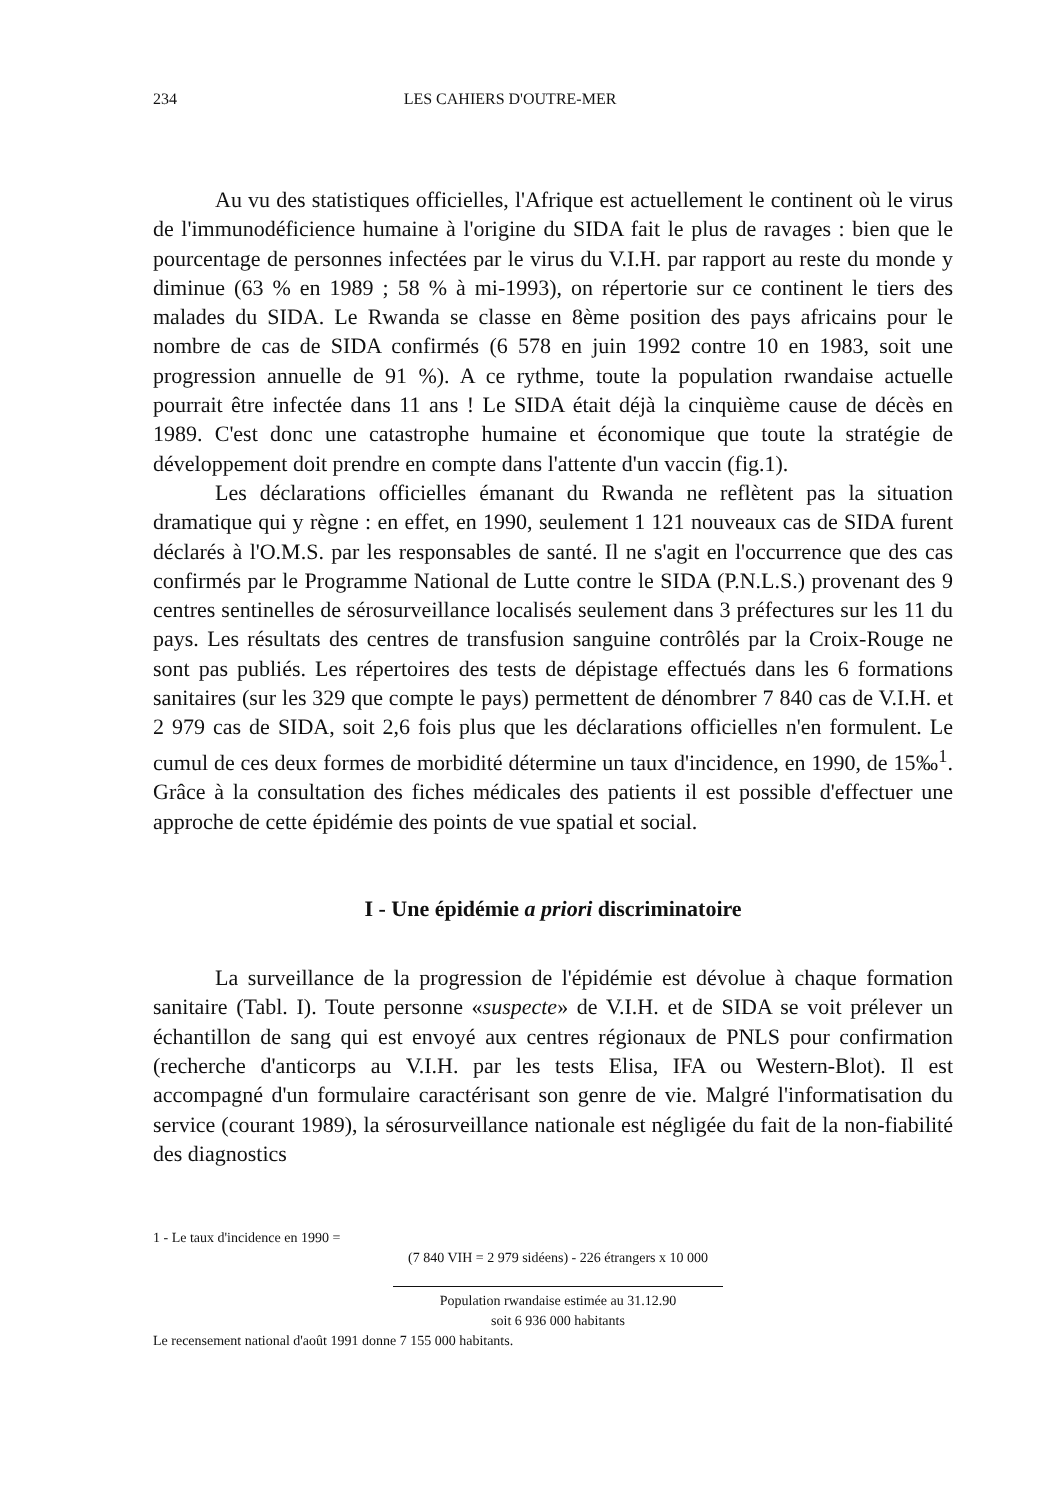234 LES CAHIERS D'OUTRE-MER
Au vu des statistiques officielles, l'Afrique est actuellement le continent où le virus de l'immunodéficience humaine à l'origine du SIDA fait le plus de ravages : bien que le pourcentage de personnes infectées par le virus du V.I.H. par rapport au reste du monde y diminue (63 % en 1989 ; 58 % à mi-1993), on répertorie sur ce continent le tiers des malades du SIDA. Le Rwanda se classe en 8ème position des pays africains pour le nombre de cas de SIDA confirmés (6 578 en juin 1992 contre 10 en 1983, soit une progression annuelle de 91 %). A ce rythme, toute la population rwandaise actuelle pourrait être infectée dans 11 ans ! Le SIDA était déjà la cinquième cause de décès en 1989. C'est donc une catastrophe humaine et économique que toute la stratégie de développement doit prendre en compte dans l'attente d'un vaccin (fig.1).
Les déclarations officielles émanant du Rwanda ne reflètent pas la situation dramatique qui y règne : en effet, en 1990, seulement 1 121 nouveaux cas de SIDA furent déclarés à l'O.M.S. par les responsables de santé. Il ne s'agit en l'occurrence que des cas confirmés par le Programme National de Lutte contre le SIDA (P.N.L.S.) provenant des 9 centres sentinelles de sérosurveillance localisés seulement dans 3 préfectures sur les 11 du pays. Les résultats des centres de transfusion sanguine contrôlés par la Croix-Rouge ne sont pas publiés. Les répertoires des tests de dépistage effectués dans les 6 formations sanitaires (sur les 329 que compte le pays) permettent de dénombrer 7 840 cas de V.I.H. et 2 979 cas de SIDA, soit 2,6 fois plus que les déclarations officielles n'en formulent. Le cumul de ces deux formes de morbidité détermine un taux d'incidence, en 1990, de 15‰<sup>1</sup>. Grâce à la consultation des fiches médicales des patients il est possible d'effectuer une approche de cette épidémie des points de vue spatial et social.
I - Une épidémie a priori discriminatoire
La surveillance de la progression de l'épidémie est dévolue à chaque formation sanitaire (Tabl. I). Toute personne «suspecte» de V.I.H. et de SIDA se voit prélever un échantillon de sang qui est envoyé aux centres régionaux de PNLS pour confirmation (recherche d'anticorps au V.I.H. par les tests Elisa, IFA ou Western-Blot). Il est accompagné d'un formulaire caractérisant son genre de vie. Malgré l'informatisation du service (courant 1989), la sérosurveillance nationale est négligée du fait de la non-fiabilité des diagnostics
1 - Le taux d'incidence en 1990 =
(7 840 VIH = 2 979 sidéens) - 226 étrangers x 10 000
Population rwandaise estimée au 31.12.90
soit 6 936 000 habitants
Le recensement national d'août 1991 donne 7 155 000 habitants.